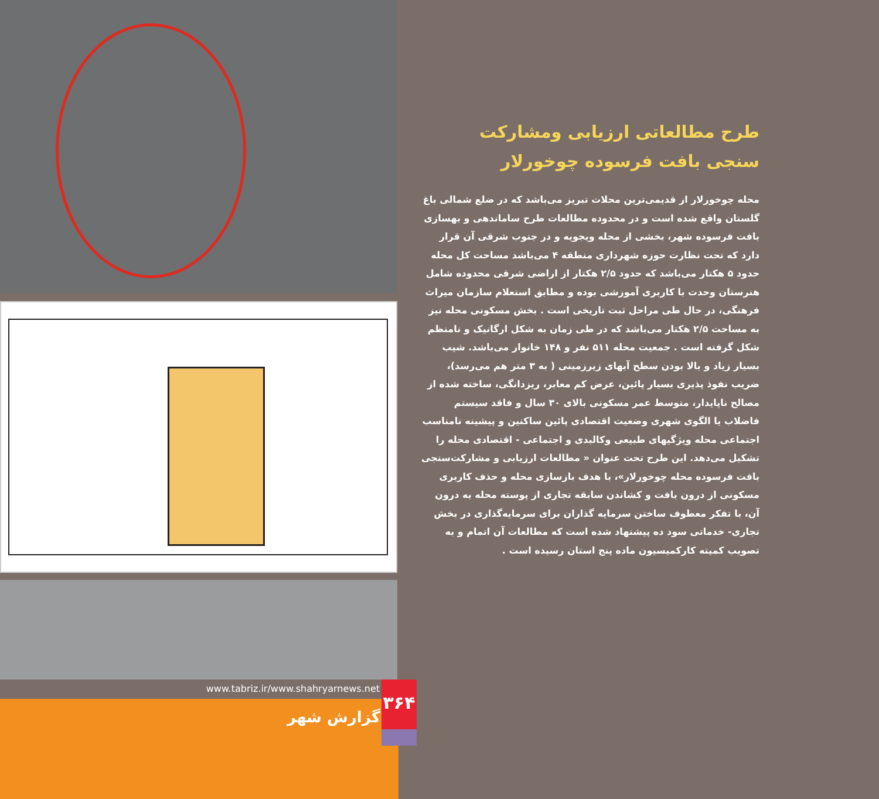www.tabriz.ir/www.shahryarnews.net
گزارش شهر
۳۶۴
طرح مطالعاتی ارزیابی ومشارکت سنجی بافت فرسوده چوخورلار
محله چوخورلار از قدیمی‌ترین محلات تبریز می‌باشد که در ضلع شمالی باغ گلستان واقع شده است و در محدوده مطالعات طرح ساماندهی و بهسازی بافت فرسوده شهر، بخشی از محله ویجویه و در جنوب شرقی آن قرار دارد که تحت نظارت حوزه شهرداری منطقه ۴ می‌باشد مساحت کل محله حدود ۵ هکتار می‌باشد که حدود ۲/۵ هکتار از اراضی شرقی محدوده شامل هنرستان وحدت با کاربری آموزشی بوده و مطابق استعلام سازمان میراث فرهنگی، در حال طی مراحل ثبت تاریخی است . بخش مسکونی محله نیز به مساحت ۲/۵ هکتار می‌باشد که در طی زمان به شکل ارگانیک و نامنظم شکل گرفته است . جمعیت محله ۵۱۱ نفر و ۱۴۸ خانوار می‌باشد. شیب بسیار زیاد و بالا بودن سطح آبهای زیرزمینی ( به ۳ متر هم می‌رسد)، ضریب نفوذ پذیری بسیار پائین، عرض کم معابر، ریزدانگی، ساخته شده از مصالح ناپایدار، متوسط عمر مسکونی بالای ۳۰ سال و فاقد سیستم فاضلاب یا الگوی شهری وضعیت اقتصادی پائین ساکنین و پیشینه نامناسب اجتماعی محله ویژگیهای طبیعی وکالبدی و اجتماعی - اقتصادی محله را تشکیل می‌دهد. این طرح تحت عنوان « مطالعات ارزیابی و مشارکت‌سنجی بافت فرسوده محله چوخورلار»، با هدف بازسازی محله و حذف کاربری مسکونی از درون بافت و کشاندن سابقه تجاری از پوسته محله به درون آن، با تفکر معطوف ساختن سرمایه گذاران برای سرمایه‌گذاری در بخش تجاری- خدماتی سود ده پیشنهاد شده است که مطالعات آن اتمام و به تصویب کمیته کارکمیسیون ماده پنج استان رسیده است .